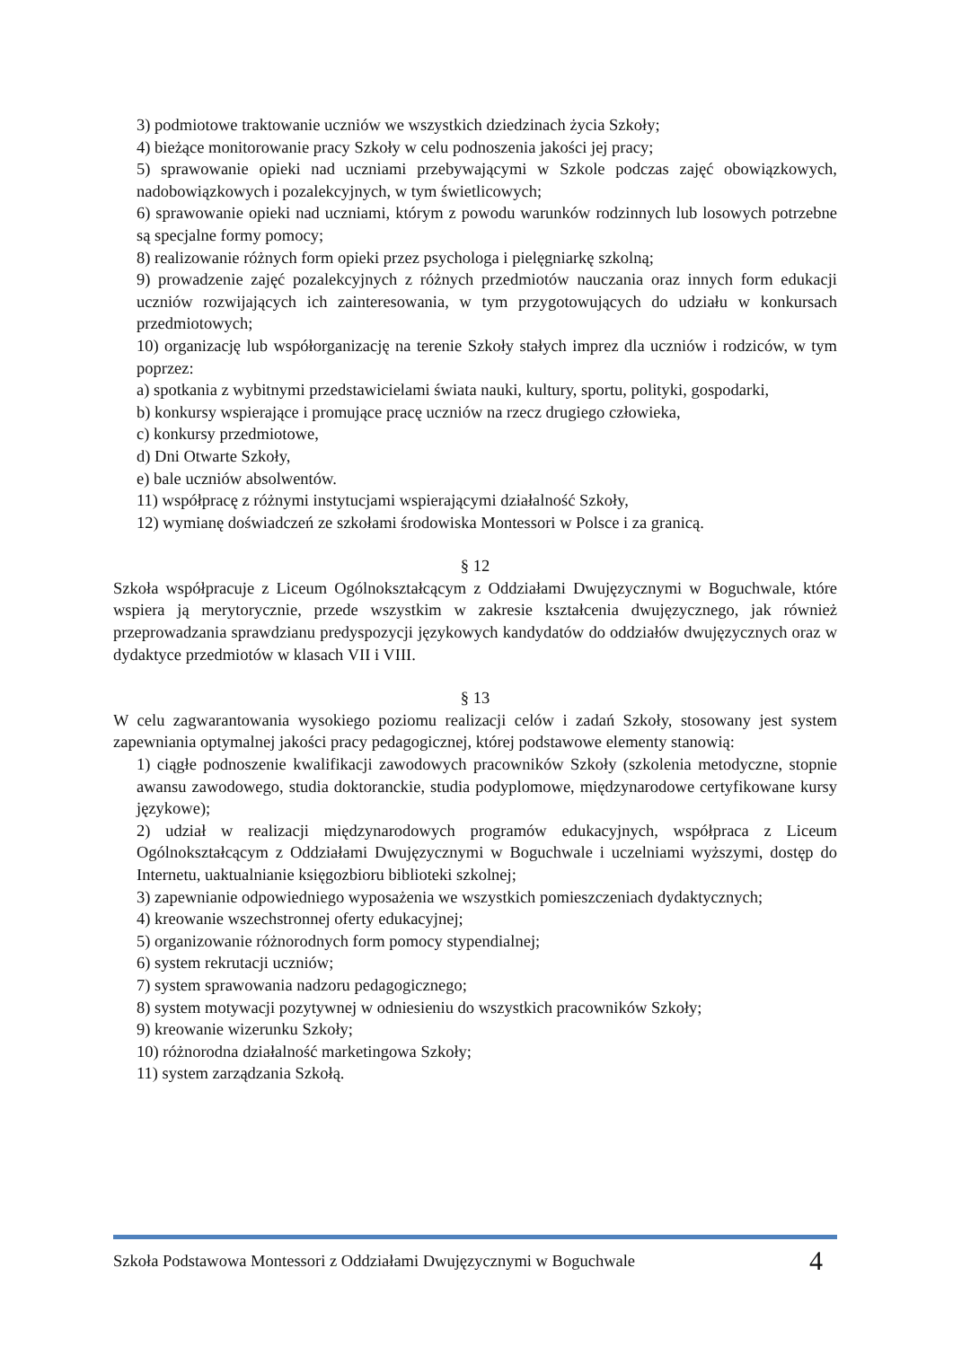3) podmiotowe traktowanie uczniów we wszystkich dziedzinach życia Szkoły;
4) bieżące monitorowanie pracy Szkoły w celu podnoszenia jakości jej pracy;
5) sprawowanie opieki nad uczniami przebywającymi w Szkole podczas zajęć obowiązkowych, nadobowiązkowych i pozalekcyjnych, w tym świetlicowych;
6) sprawowanie opieki nad uczniami, którym z powodu warunków rodzinnych lub losowych potrzebne są specjalne formy pomocy;
8) realizowanie różnych form opieki przez psychologa i pielęgniarkę szkolną;
9) prowadzenie zajęć pozalekcyjnych z różnych przedmiotów nauczania oraz innych form edukacji uczniów rozwijających ich zainteresowania, w tym przygotowujących do udziału w konkursach przedmiotowych;
10) organizację lub współorganizację na terenie Szkoły stałych imprez dla uczniów i rodziców, w tym poprzez:
a) spotkania z wybitnymi przedstawicielami świata nauki, kultury, sportu, polityki, gospodarki,
b) konkursy wspierające i promujące pracę uczniów na rzecz drugiego człowieka,
c) konkursy przedmiotowe,
d) Dni Otwarte Szkoły,
e) bale uczniów absolwentów.
11) współpracę z różnymi instytucjami wspierającymi działalność Szkoły,
12) wymianę doświadczeń ze szkołami środowiska Montessori w Polsce i za granicą.
§ 12
Szkoła współpracuje z Liceum Ogólnokształcącym z Oddziałami Dwujęzycznymi w Boguchwale, które wspiera ją merytorycznie, przede wszystkim w zakresie kształcenia dwujęzycznego, jak również przeprowadzania sprawdzianu predyspozycji językowych kandydatów do oddziałów dwujęzycznych oraz w dydaktyce przedmiotów w klasach VII i VIII.
§ 13
W celu zagwarantowania wysokiego poziomu realizacji celów i zadań Szkoły, stosowany jest system zapewniania optymalnej jakości pracy pedagogicznej, której podstawowe elementy stanowią:
1) ciągłe podnoszenie kwalifikacji zawodowych pracowników Szkoły (szkolenia metodyczne, stopnie awansu zawodowego, studia doktoranckie, studia podyplomowe, międzynarodowe certyfikowane kursy językowe);
2) udział w realizacji międzynarodowych programów edukacyjnych, współpraca z Liceum Ogólnokształcącym z Oddziałami Dwujęzycznymi w Boguchwale i uczelniami wyższymi, dostęp do Internetu, uaktualnianie księgozbioru biblioteki szkolnej;
3) zapewnianie odpowiedniego wyposażenia we wszystkich pomieszczeniach dydaktycznych;
4) kreowanie wszechstronnej oferty edukacyjnej;
5) organizowanie różnorodnych form pomocy stypendialnej;
6) system rekrutacji uczniów;
7) system sprawowania nadzoru pedagogicznego;
8) system motywacji pozytywnej w odniesieniu do wszystkich pracowników Szkoły;
9) kreowanie wizerunku Szkoły;
10) różnorodna działalność marketingowa Szkoły;
11) system zarządzania Szkołą.
Szkoła Podstawowa Montessori z Oddziałami Dwujęzycznymi w Boguchwale 4